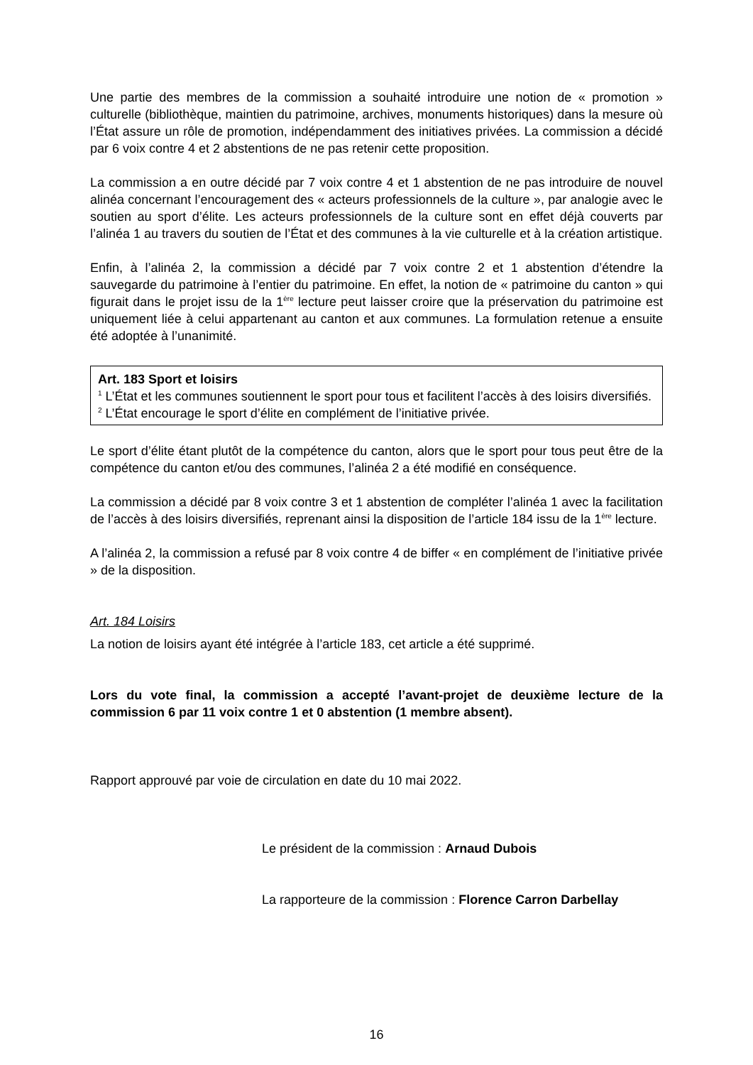Une partie des membres de la commission a souhaité introduire une notion de « promotion » culturelle (bibliothèque, maintien du patrimoine, archives, monuments historiques) dans la mesure où l’État assure un rôle de promotion, indépendamment des initiatives privées. La commission a décidé par 6 voix contre 4 et 2 abstentions de ne pas retenir cette proposition.
La commission a en outre décidé par 7 voix contre 4 et 1 abstention de ne pas introduire de nouvel alinéa concernant l’encouragement des « acteurs professionnels de la culture », par analogie avec le soutien au sport d’élite. Les acteurs professionnels de la culture sont en effet déjà couverts par l’alinéa 1 au travers du soutien de l’État et des communes à la vie culturelle et à la création artistique.
Enfin, à l’alinéa 2, la commission a décidé par 7 voix contre 2 et 1 abstention d’étendre la sauvegarde du patrimoine à l’entier du patrimoine. En effet, la notion de « patrimoine du canton » qui figurait dans le projet issu de la 1<sup>ère</sup> lecture peut laisser croire que la préservation du patrimoine est uniquement liée à celui appartenant au canton et aux communes. La formulation retenue a ensuite été adoptée à l’unanimité.
Art. 183 Sport et loisirs
<sup>1</sup> L’État et les communes soutiennent le sport pour tous et facilitent l’accès à des loisirs diversifiés.
<sup>2</sup> L’État encourage le sport d’élite en complément de l’initiative privée.
Le sport d’élite étant plutôt de la compétence du canton, alors que le sport pour tous peut être de la compétence du canton et/ou des communes, l’alinéa 2 a été modifié en conséquence.
La commission a décidé par 8 voix contre 3 et 1 abstention de compléter l’alinéa 1 avec la facilitation de l’accès à des loisirs diversifiés, reprenant ainsi la disposition de l’article 184 issu de la 1<sup>ère</sup> lecture.
A l’alinéa 2, la commission a refusé par 8 voix contre 4 de biffer « en complément de l’initiative privée » de la disposition.
Art. 184 Loisirs
La notion de loisirs ayant été intégrée à l’article 183, cet article a été supprimé.
Lors du vote final, la commission a accepté l’avant-projet de deuxième lecture de la commission 6 par 11 voix contre 1 et 0 abstention (1 membre absent).
Rapport approuvé par voie de circulation en date du 10 mai 2022.
Le président de la commission : Arnaud Dubois
La rapporteure de la commission : Florence Carron Darbellay
16